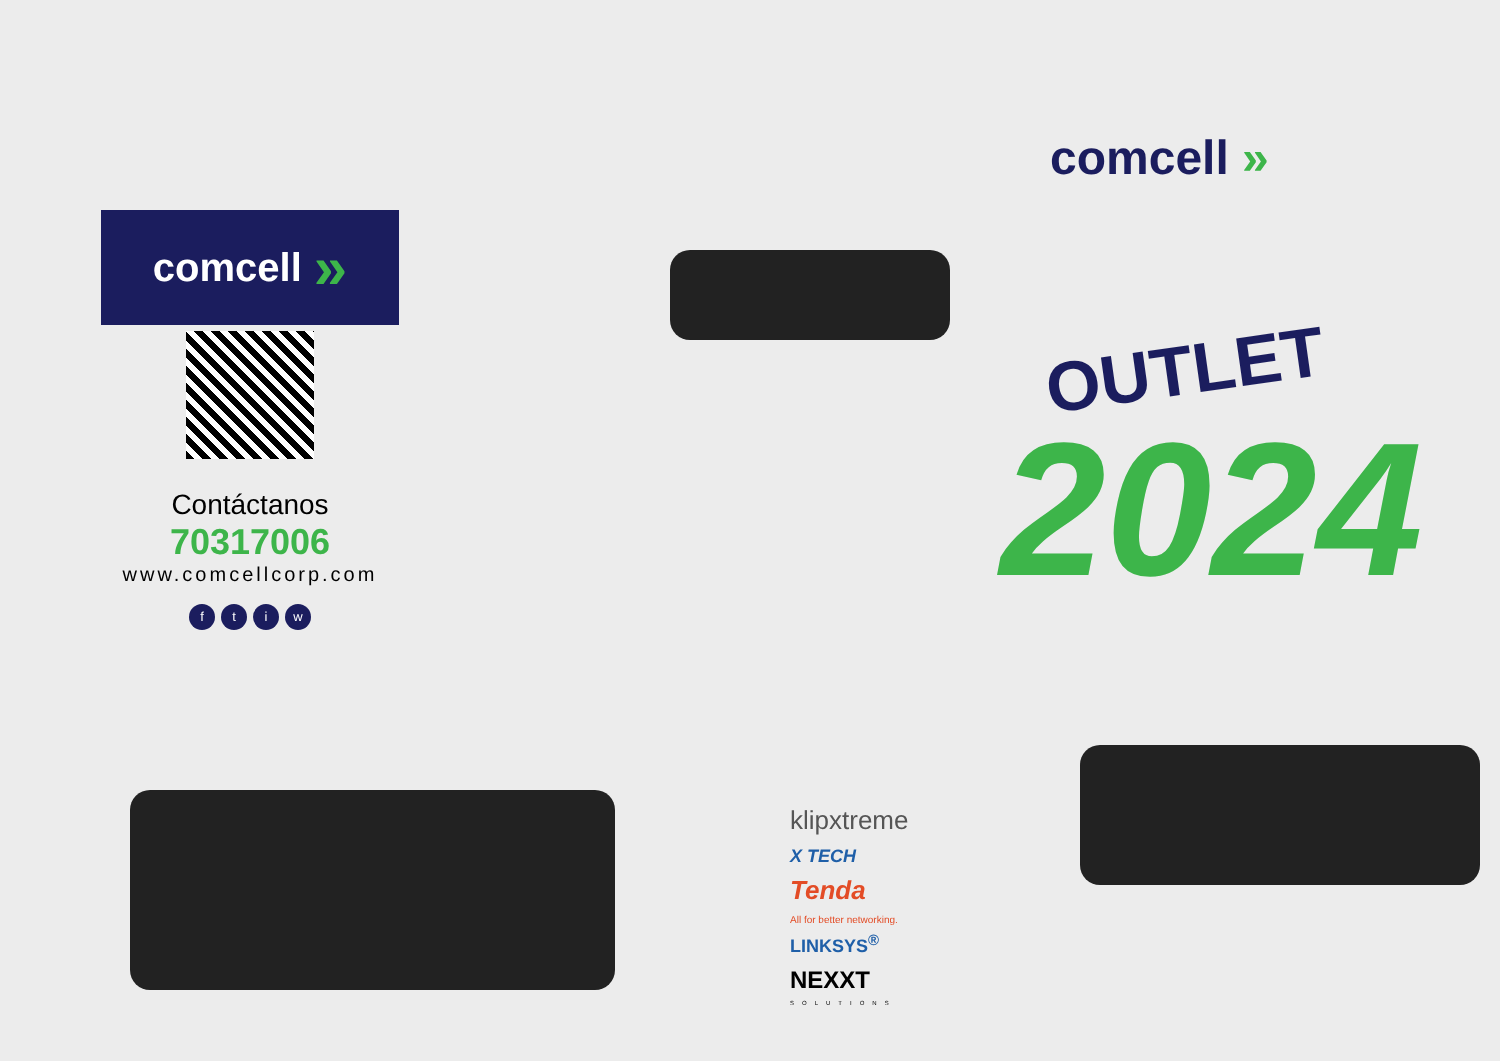comcell »
Contáctanos
70317006
www.comcellcorp.com
ftiw
klipxtreme
X TECH
Tenda
All for better networking.
LINKSYS<sup>®</sup>
NEXXT
SOLUTIONS
comcell »
OUTLET
2024